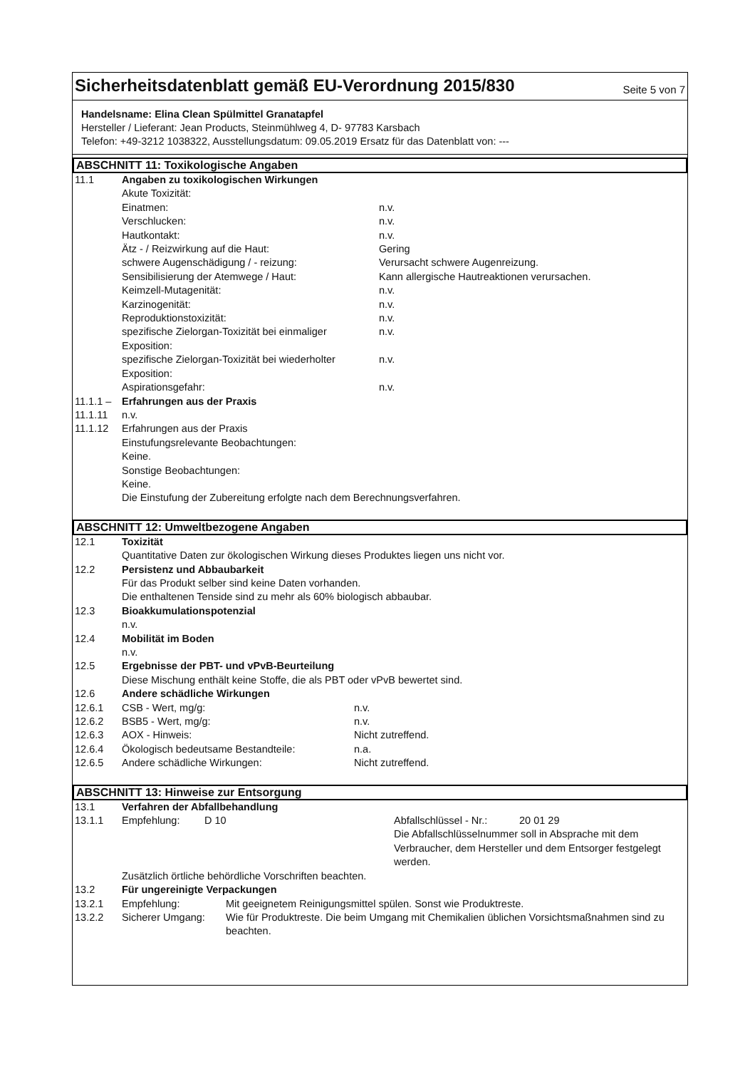Sicherheitsdatenblatt gemäß EU-Verordnung 2015/830
Seite 5 von 7
Handelsname: Elina Clean Spülmittel Granatapfel
Hersteller / Lieferant: Jean Products, Steinmühlweg 4, D- 97783 Karsbach
Telefon: +49-3212 1038322, Ausstellungsdatum: 09.05.2019 Ersatz für das Datenblatt von: ---
ABSCHNITT 11: Toxikologische Angaben
| 11.1 | Angaben zu toxikologischen Wirkungen | |
| | Akute Toxizität: | |
| | Einatmen: | n.v. |
| | Verschlucken: | n.v. |
| | Hautkontakt: | n.v. |
| | Ätz - / Reizwirkung auf die Haut: | Gering |
| | schwere Augenschädigung / - reizung: | Verursacht schwere Augenreizung. |
| | Sensibilisierung der Atemwege / Haut: | Kann allergische Hautreaktionen verursachen. |
| | Keimzell-Mutagenität: | n.v. |
| | Karzinogenität: | n.v. |
| | Reproduktionstoxizität: | n.v. |
| | spezifische Zielorgan-Toxizität bei einmaliger Exposition: | n.v. |
| | spezifische Zielorgan-Toxizität bei wiederholter Exposition: | n.v. |
| | Aspirationsgefahr: | n.v. |
| 11.1.1 – | Erfahrungen aus der Praxis | |
| 11.1.11 | n.v. | |
| 11.1.12 | Erfahrungen aus der Praxis Einstufungsrelevante Beobachtungen: Keine. Sonstige Beobachtungen: Keine. Die Einstufung der Zubereitung erfolgte nach dem Berechnungsverfahren. | |
ABSCHNITT 12: Umweltbezogene Angaben
| 12.1 | Toxizität Quantitative Daten zur ökologischen Wirkung dieses Produktes liegen uns nicht vor. |
| 12.2 | Persistenz und Abbaubarkeit Für das Produkt selber sind keine Daten vorhanden. Die enthaltenen Tenside sind zu mehr als 60% biologisch abbaubar. |
| 12.3 | Bioakkumulationspotenzial n.v. |
| 12.4 | Mobilität im Boden n.v. |
| 12.5 | Ergebnisse der PBT- und vPvB-Beurteilung Diese Mischung enthält keine Stoffe, die als PBT oder vPvB bewertet sind. |
| 12.6 | Andere schädliche Wirkungen |
| 12.6.1 | CSB - Wert, mg/g: | n.v. |
| 12.6.2 | BSB5 - Wert, mg/g: | n.v. |
| 12.6.3 | AOX - Hinweis: | Nicht zutreffend. |
| 12.6.4 | Ökologisch bedeutsame Bestandteile: | n.a. |
| 12.6.5 | Andere schädliche Wirkungen: | Nicht zutreffend. |
ABSCHNITT 13: Hinweise zur Entsorgung
| 13.1 | Verfahren der Abfallbehandlung | | | |
| 13.1.1 | Empfehlung: | D 10 | Abfallschlüssel - Nr.: | 20 01 29 |
| | | | Die Abfallschlüsselnummer soll in Absprache mit dem Verbraucher, dem Hersteller und dem Entsorger festgelegt werden. | |
| | Zusätzlich örtliche behördliche Vorschriften beachten. | | | |
| 13.2 | Für ungereinigte Verpackungen | | | |
| 13.2.1 | Empfehlung: | Mit geeignetem Reinigungsmittel spülen. Sonst wie Produktreste. |
| 13.2.2 | Sicherer Umgang: | Wie für Produktreste. Die beim Umgang mit Chemikalien üblichen Vorsichtsmaßnahmen sind zu beachten. |